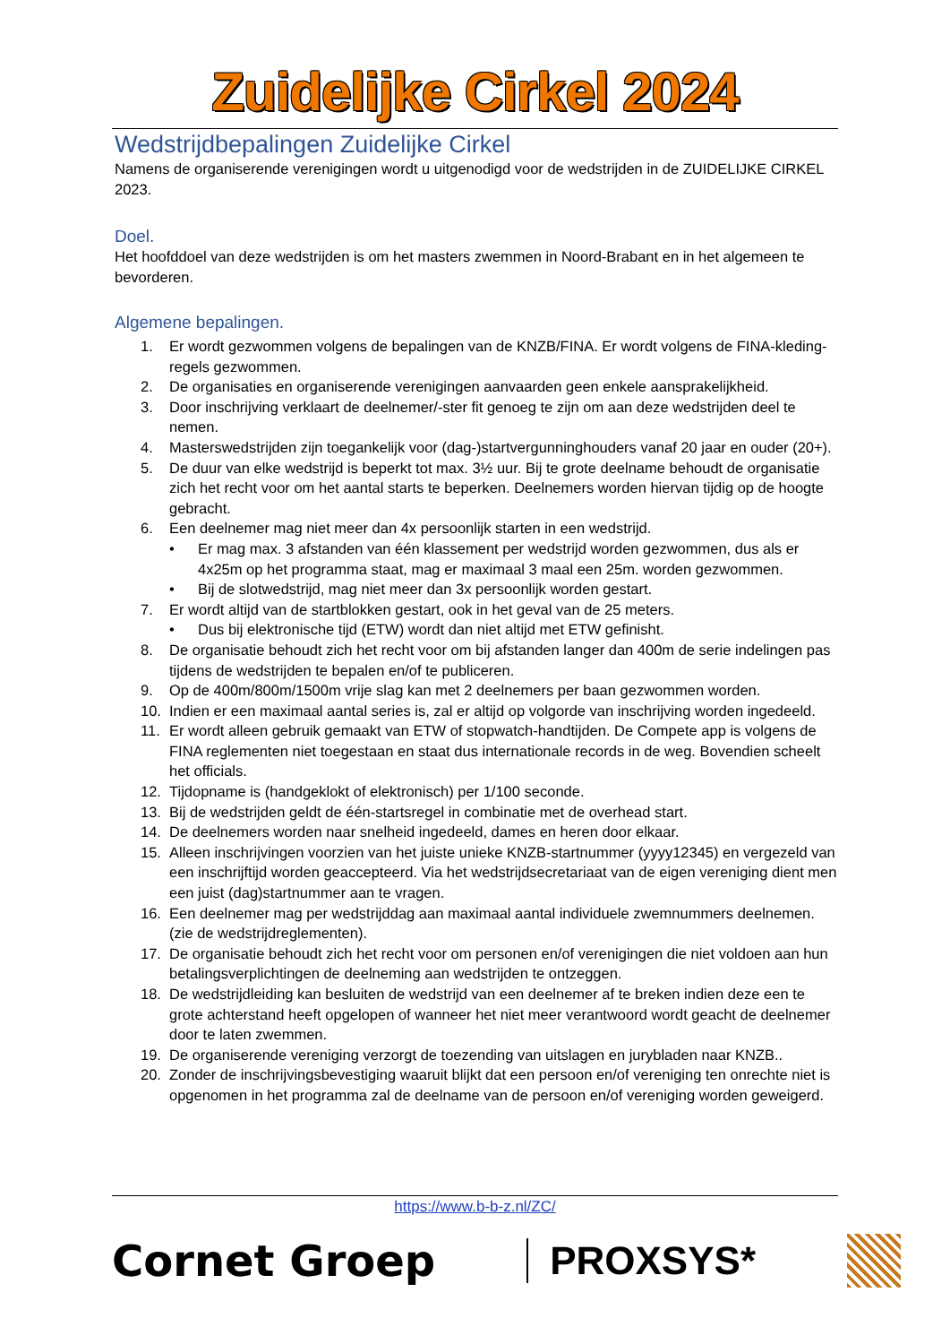Zuidelijke Cirkel 2024
Wedstrijdbepalingen Zuidelijke Cirkel
Namens de organiserende verenigingen wordt u uitgenodigd voor de wedstrijden in de ZUIDELIJKE CIRKEL 2023.
Doel.
Het hoofddoel van deze wedstrijden is om het masters zwemmen in Noord-Brabant en in het algemeen te bevorderen.
Algemene bepalingen.
1. Er wordt gezwommen volgens de bepalingen van de KNZB/FINA. Er wordt volgens de FINA-kleding-regels gezwommen.
2. De organisaties en organiserende verenigingen aanvaarden geen enkele aansprakelijkheid.
3. Door inschrijving verklaart de deelnemer/-ster fit genoeg te zijn om aan deze wedstrijden deel te nemen.
4. Masterswedstrijden zijn toegankelijk voor (dag-)startvergunninghouders vanaf 20 jaar en ouder (20+).
5. De duur van elke wedstrijd is beperkt tot max. 3½ uur. Bij te grote deelname behoudt de organisatie zich het recht voor om het aantal starts te beperken. Deelnemers worden hiervan tijdig op de hoogte gebracht.
6. Een deelnemer mag niet meer dan 4x persoonlijk starten in een wedstrijd.
• Er mag max. 3 afstanden van één klassement per wedstrijd worden gezwommen, dus als er 4x25m op het programma staat, mag er maximaal 3 maal een 25m. worden gezwommen.
• Bij de slotwedstrijd, mag niet meer dan 3x persoonlijk worden gestart.
7. Er wordt altijd van de startblokken gestart, ook in het geval van de 25 meters.
• Dus bij elektronische tijd (ETW) wordt dan niet altijd met ETW gefinisht.
8. De organisatie behoudt zich het recht voor om bij afstanden langer dan 400m de serie indelingen pas tijdens de wedstrijden te bepalen en/of te publiceren.
9. Op de 400m/800m/1500m vrije slag kan met 2 deelnemers per baan gezwommen worden.
10. Indien er een maximaal aantal series is, zal er altijd op volgorde van inschrijving worden ingedeeld.
11. Er wordt alleen gebruik gemaakt van ETW of stopwatch-handtijden. De Compete app is volgens de FINA reglementen niet toegestaan en staat dus internationale records in de weg. Bovendien scheelt het officials.
12. Tijdopname is (handgeklokt of elektronisch) per 1/100 seconde.
13. Bij de wedstrijden geldt de één-startsregel in combinatie met de overhead start.
14. De deelnemers worden naar snelheid ingedeeld, dames en heren door elkaar.
15. Alleen inschrijvingen voorzien van het juiste unieke KNZB-startnummer (yyyy12345) en vergezeld van een inschrijftijd worden geaccepteerd. Via het wedstrijdsecretariaat van de eigen vereniging dient men een juist (dag)startnummer aan te vragen.
16. Een deelnemer mag per wedstrijddag aan maximaal aantal individuele zwemnummers deelnemen. (zie de wedstrijdreglementen).
17. De organisatie behoudt zich het recht voor om personen en/of verenigingen die niet voldoen aan hun betalingsverplichtingen de deelneming aan wedstrijden te ontzeggen.
18. De wedstrijdleiding kan besluiten de wedstrijd van een deelnemer af te breken indien deze een te grote achterstand heeft opgelopen of wanneer het niet meer verantwoord wordt geacht de deelnemer door te laten zwemmen.
19. De organiserende vereniging verzorgt de toezending van uitslagen en jurybladen naar KNZB..
20. Zonder de inschrijvingsbevestiging waaruit blijkt dat een persoon en/of vereniging ten onrechte niet is opgenomen in het programma zal de deelname van de persoon en/of vereniging worden geweigerd.
https://www.b-b-z.nl/ZC/
Cornet Groep PROXSYS*